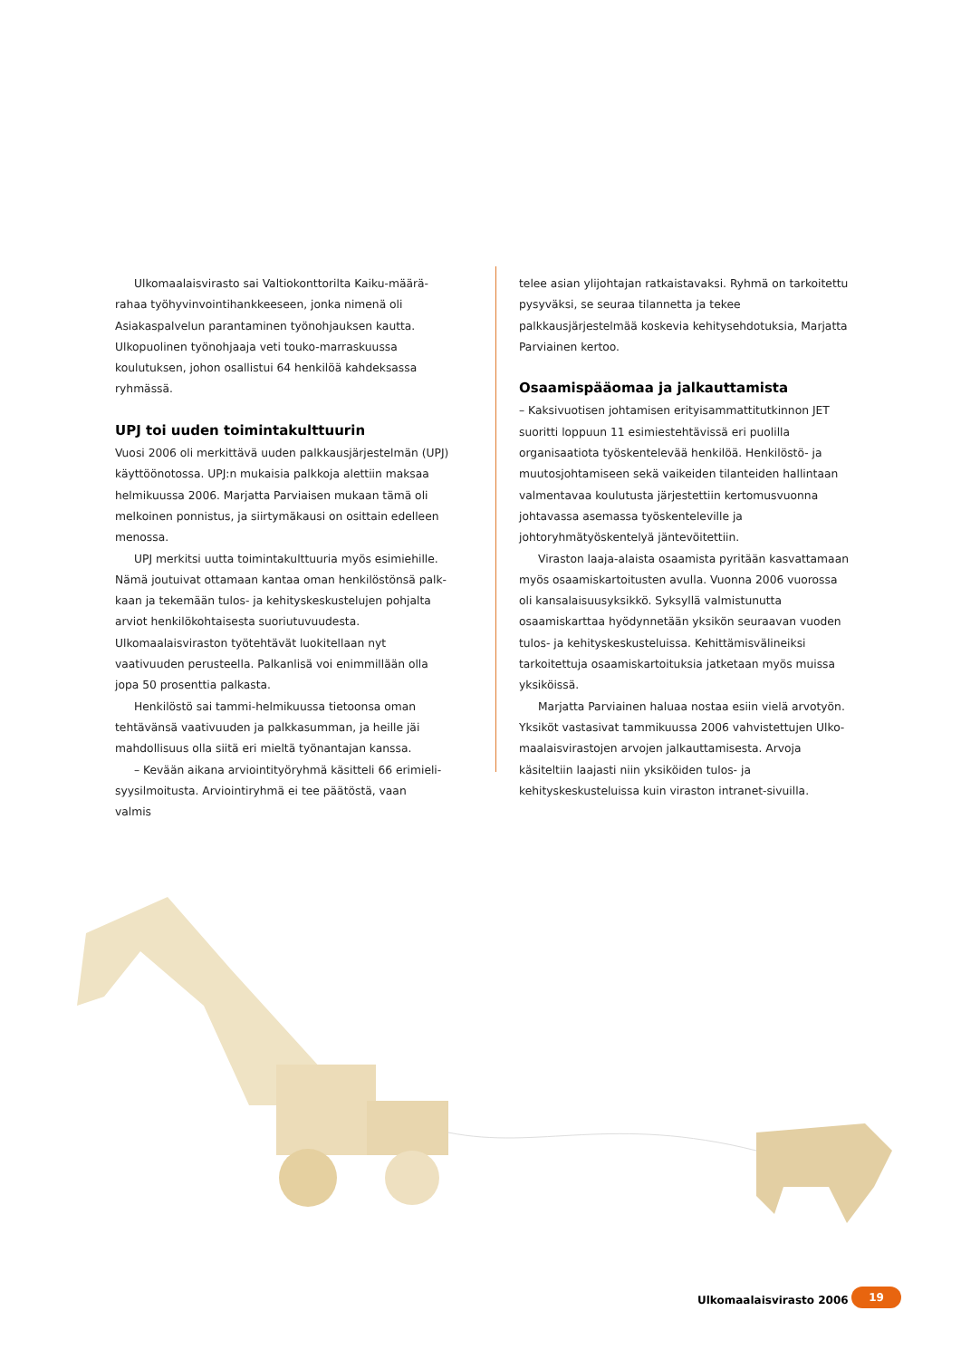Ulkomaalaisvirasto sai Valtiokonttorilta Kaiku-määrä­rahaa työhyvinvointihankkeeseen, jonka nimenä oli Asiakas­palvelun parantaminen työnohjauksen kautta. Ulkopuolinen työnohjaaja veti touko-marraskuussa koulutuksen, johon osallistui 64 henkilöä kahdeksassa ryhmässä.
UPJ toi uuden toimintakulttuurin
Vuosi 2006 oli merkittävä uuden palkkausjärjestelmän (UPJ) käyttöönotossa. UPJ:n mukaisia palkkoja alettiin maksaa hel­mikuussa 2006. Marjatta Parviaisen mukaan tämä oli melkoi­nen ponnistus, ja siirtymäkausi on osittain edelleen menossa.
UPJ merkitsi uutta toimintakulttuuria myös esimiehille. Nämä joutuivat ottamaan kantaa oman henkilöstönsä palk­kaan ja tekemään tulos- ja kehityskeskustelujen pohjalta arvi­ot henkilökohtaisesta suoriutuvuudesta. Ulkomaalaisviraston työtehtävät luokitellaan nyt vaativuuden perusteella. Palkan­lisä voi enimmillään olla jopa 50 prosenttia palkasta.
Henkilöstö sai tammi-helmikuussa tietoonsa oman tehtä­vänsä vaativuuden ja palkkasumman, ja heille jäi mahdolli­suus olla siitä eri mieltä työnantajan kanssa.
– Kevään aikana arviointityöryhmä käsitteli 66 erimieli­syysilmoitusta. Arviointiryhmä ei tee päätöstä, vaan valmis­
telee asian ylijohtajan ratkaistavaksi. Ryhmä on tarkoitettu pysyväksi, se seuraa tilannetta ja tekee palkkausjärjestelmää koskevia kehitysehdotuksia, Marjatta Parviainen kertoo.
Osaamispääomaa ja jalkauttamista
– Kaksivuotisen johtamisen erityisammattitutkinnon JET suo­ritti loppuun 11 esimiestehtävissä eri puolilla organisaatiota työskentelevää henkilöä. Henkilöstö- ja muutosjohtamiseen sekä vaikeiden tilanteiden hallintaan valmentavaa koulutusta järjestettiin kertomusvuonna johtavassa asemassa työskente­leville ja johtoryhmätyöskentelyä jäntevöitettiin.
Viraston laaja-alaista osaamista pyritään kasvattamaan myös osaamiskartoitusten avulla. Vuonna 2006 vuorossa oli kansalaisuusyksikkö. Syksyllä valmistunutta osaamiskarttaa hyödynnetään yksikön seuraavan vuoden tulos- ja kehityskes­kusteluissa. Kehittämisvälineiksi tarkoitettuja osaamiskartoi­tuksia jatketaan myös muissa yksiköissä.
Marjatta Parviainen haluaa nostaa esiin vielä arvotyön. Yksiköt vastasivat tammikuussa 2006 vahvistettujen Ulko­maalaisvirastojen arvojen jalkauttamisesta. Arvoja käsiteltiin laajasti niin yksiköiden tulos- ja kehityskeskusteluissa kuin viraston intranet-sivuilla.
Ulkomaalaisvirasto 2006
19